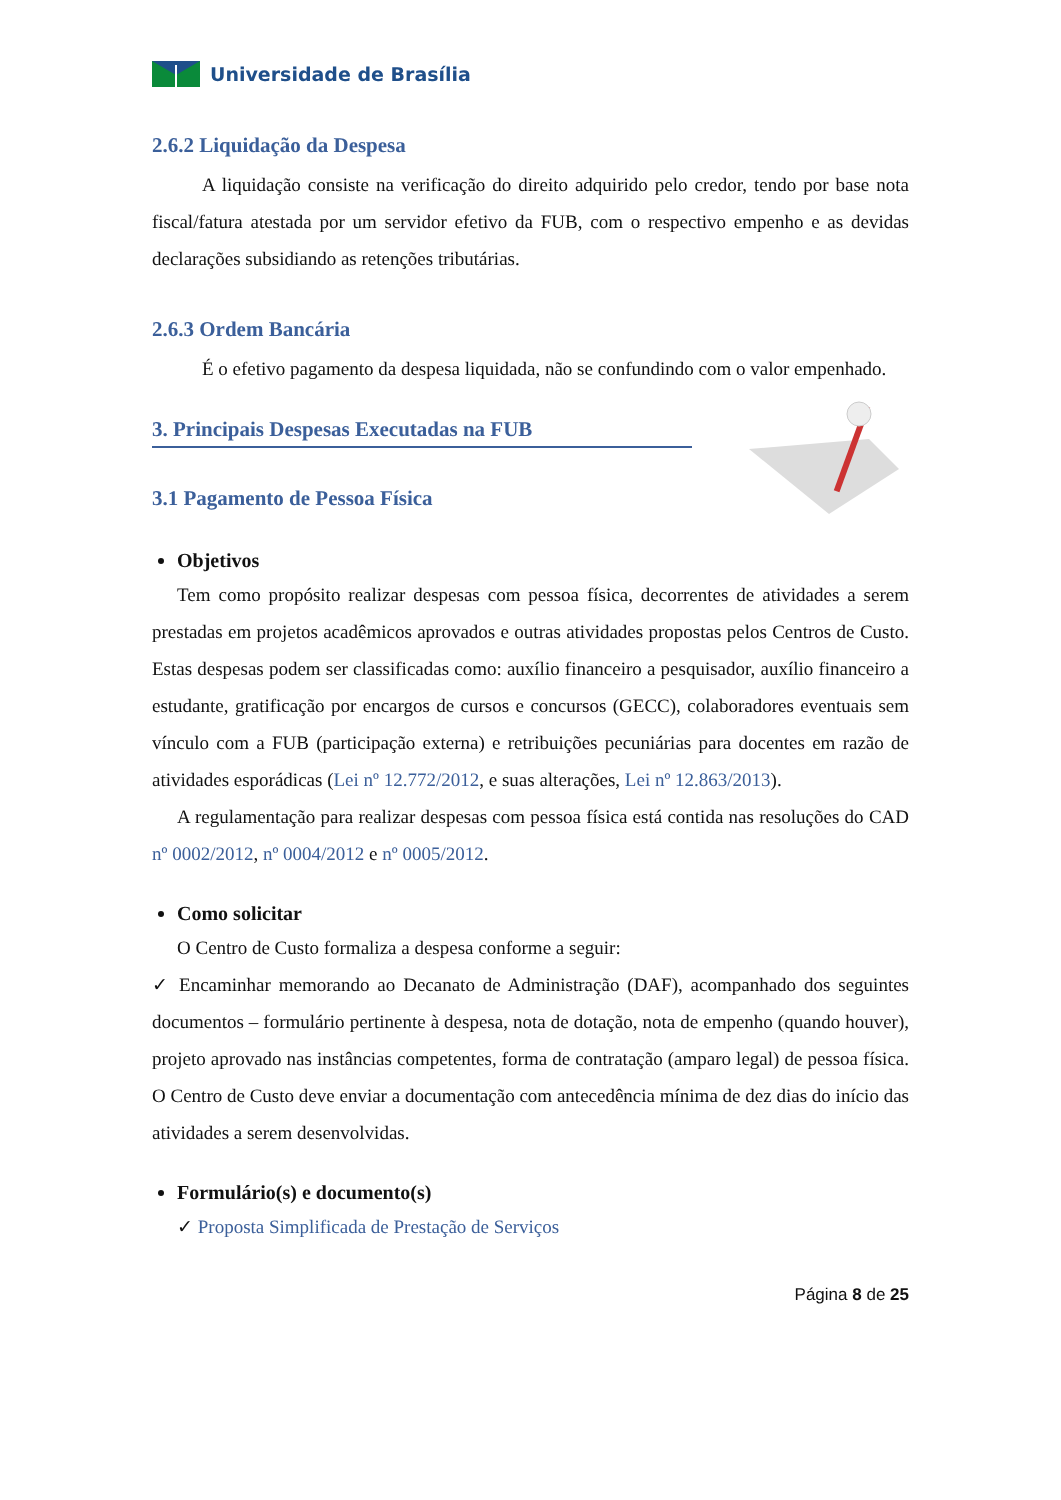Universidade de Brasília
2.6.2 Liquidação da Despesa
A liquidação consiste na verificação do direito adquirido pelo credor, tendo por base nota fiscal/fatura atestada por um servidor efetivo da FUB, com o respectivo empenho e as devidas declarações subsidiando as retenções tributárias.
2.6.3 Ordem Bancária
É o efetivo pagamento da despesa liquidada, não se confundindo com o valor empenhado.
3. Principais Despesas Executadas na FUB
3.1 Pagamento de Pessoa Física
Objetivos
Tem como propósito realizar despesas com pessoa física, decorrentes de atividades a serem prestadas em projetos acadêmicos aprovados e outras atividades propostas pelos Centros de Custo. Estas despesas podem ser classificadas como: auxílio financeiro a pesquisador, auxílio financeiro a estudante, gratificação por encargos de cursos e concursos (GECC), colaboradores eventuais sem vínculo com a FUB (participação externa) e retribuições pecuniárias para docentes em razão de atividades esporádicas (Lei nº 12.772/2012, e suas alterações, Lei nº 12.863/2013).
A regulamentação para realizar despesas com pessoa física está contida nas resoluções do CAD nº 0002/2012, nº 0004/2012 e nº 0005/2012.
Como solicitar
O Centro de Custo formaliza a despesa conforme a seguir:
✓ Encaminhar memorando ao Decanato de Administração (DAF), acompanhado dos seguintes documentos – formulário pertinente à despesa, nota de dotação, nota de empenho (quando houver), projeto aprovado nas instâncias competentes, forma de contratação (amparo legal) de pessoa física. O Centro de Custo deve enviar a documentação com antecedência mínima de dez dias do início das atividades a serem desenvolvidas.
Formulário(s) e documento(s)
✓ Proposta Simplificada de Prestação de Serviços
Página 8 de 25